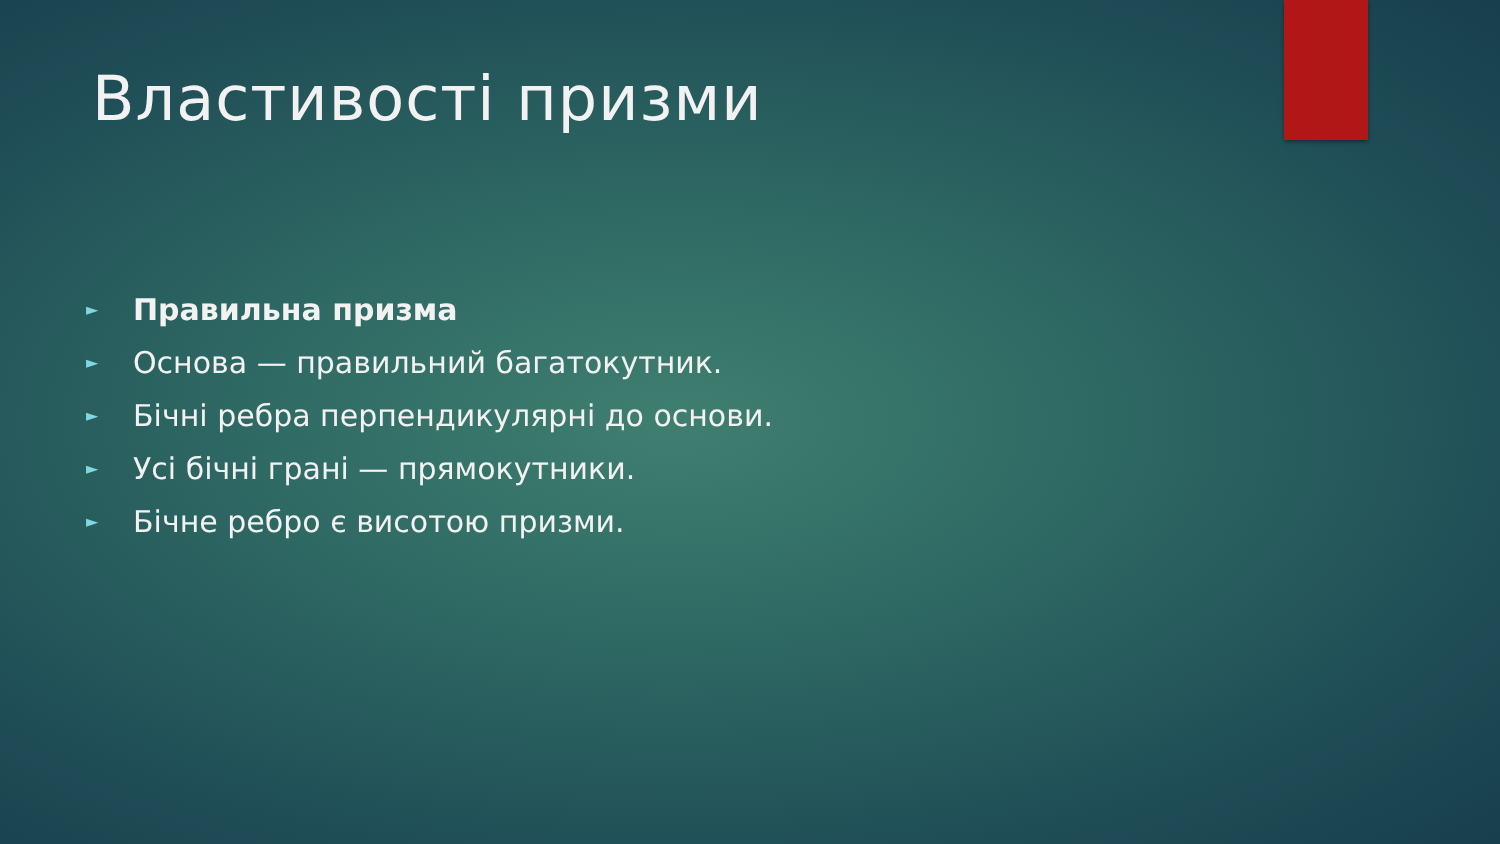Властивості призми
► Правильна призма
► Основа — правильний багатокутник.
► Бічні ребра перпендикулярні до основи.
► Усі бічні грані — прямокутники.
► Бічне ребро є висотою призми.